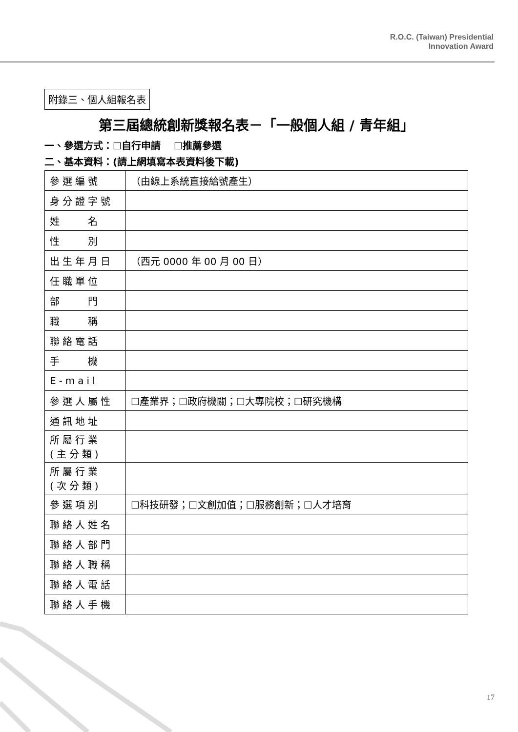R.O.C. (Taiwan) Presidential
Innovation Award
附錄三、個人組報名表
第三屆總統創新獎報名表－「一般個人組 / 青年組」
一、參選方式：☐自行申請　 ☐推薦參選
二、基本資料：(請上網填寫本表資料後下載)
| 參選編號 | （由線上系統直接給號產生） |
| 身分證字號 | |
| 姓 名 | |
| 性 別 | |
| 出生年月日 | （西元 0000 年 00 月 00 日） |
| 任職單位 | |
| 部 門 | |
| 職 稱 | |
| 聯絡電話 | |
| 手 機 | |
| E-mail | |
| 參選人屬性 | ☐產業界；☐政府機關；☐大專院校；☐研究機構 |
| 通訊地址 | |
| 所屬行業 (主分類) | |
| 所屬行業 (次分類) | |
| 參選項別 | ☐科技研發；☐文創加值；☐服務創新；☐人才培育 |
| 聯絡人姓名 | |
| 聯絡人部門 | |
| 聯絡人職稱 | |
| 聯絡人電話 | |
| 聯絡人手機 | |
17